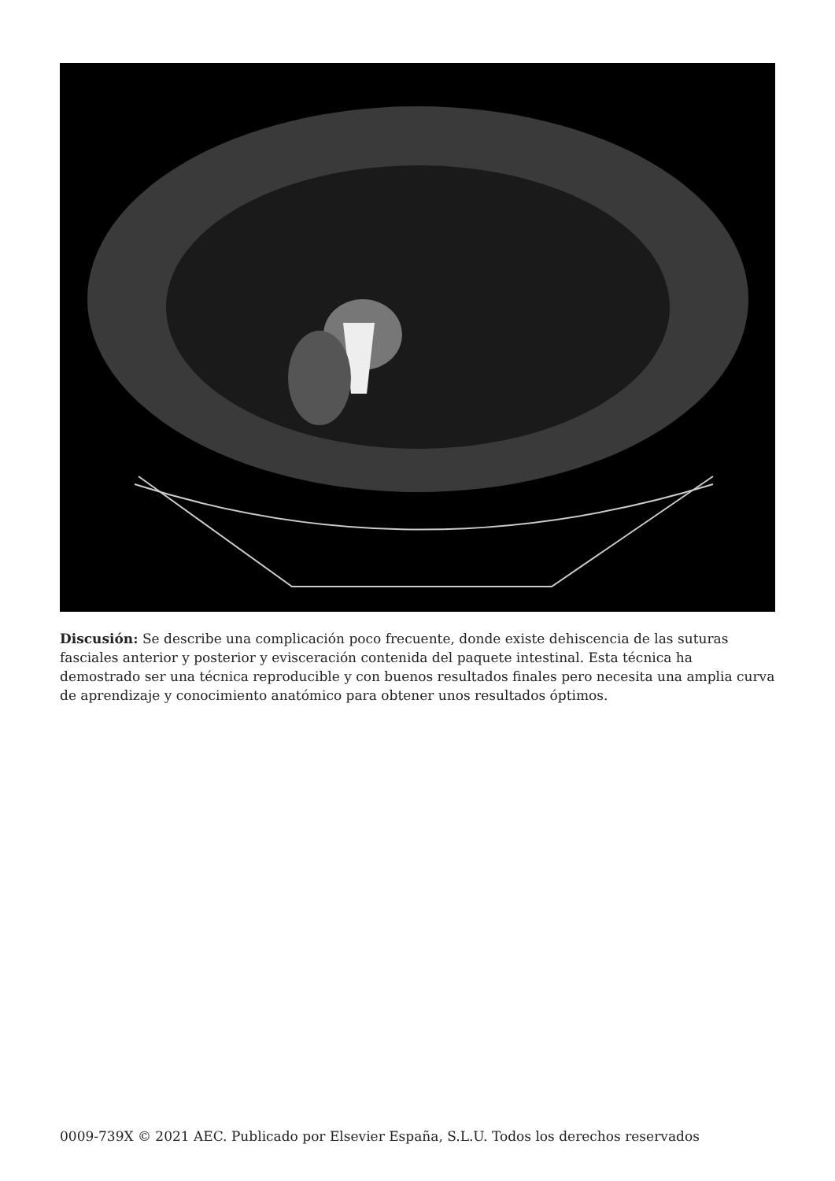Discusión: Se describe una complicación poco frecuente, donde existe dehiscencia de las suturas fasciales anterior y posterior y evisceración contenida del paquete intestinal. Esta técnica ha demostrado ser una técnica reproducible y con buenos resultados finales pero necesita una amplia curva de aprendizaje y conocimiento anatómico para obtener unos resultados óptimos.
0009-739X © 2021 AEC. Publicado por Elsevier España, S.L.U. Todos los derechos reservados